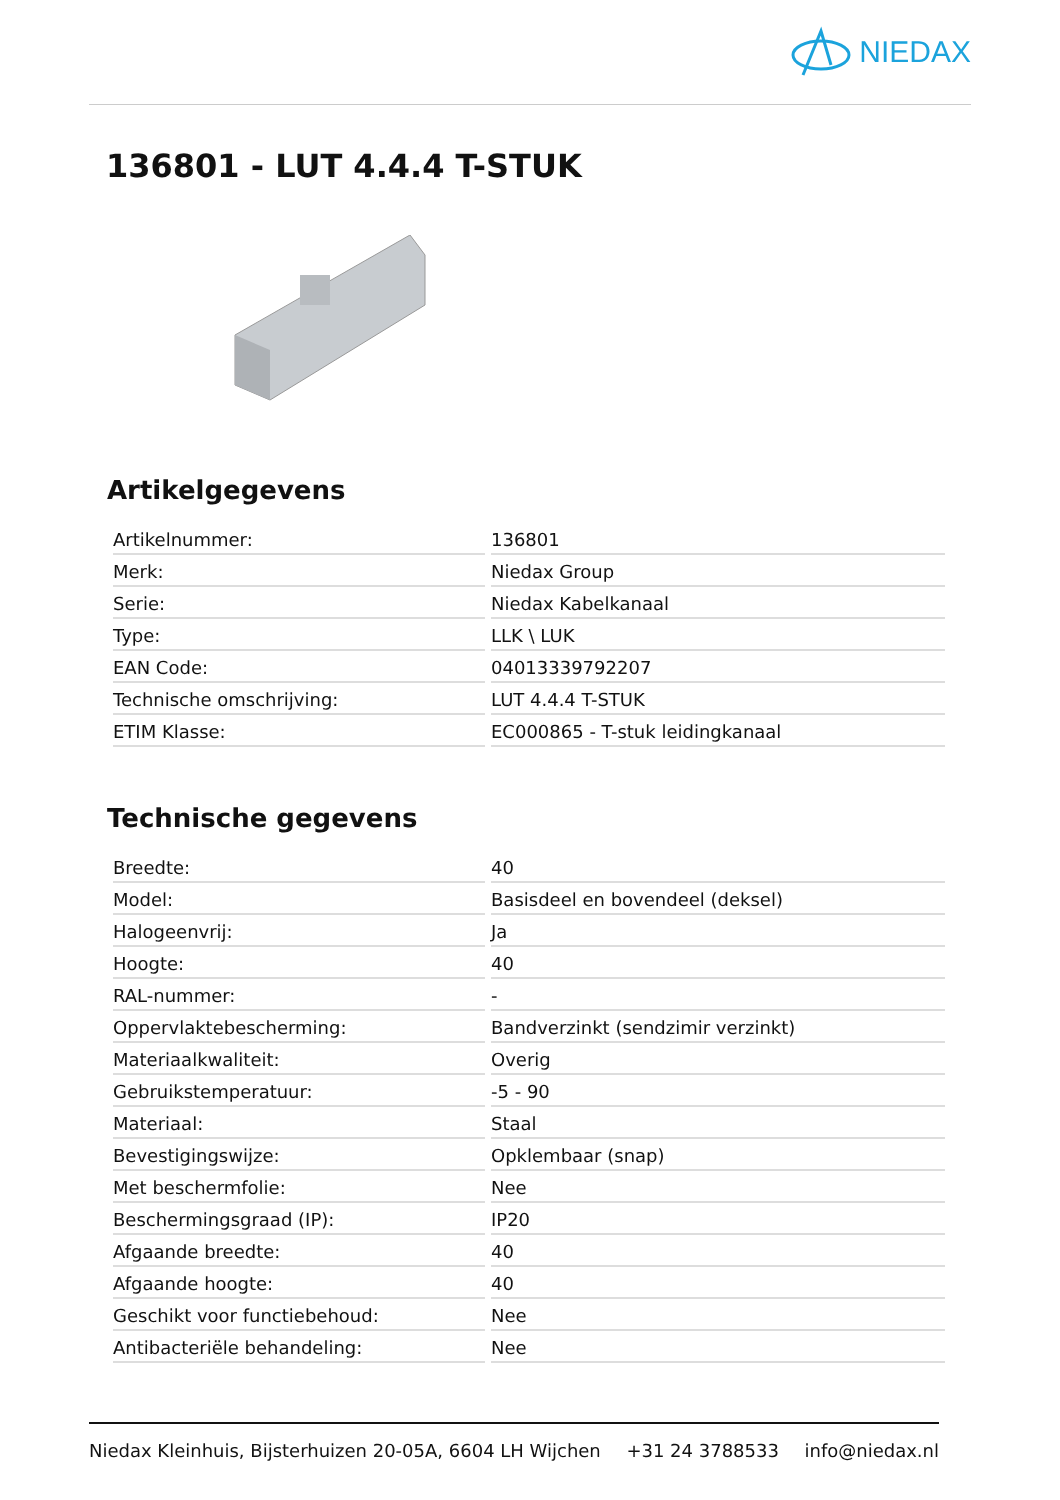NIEDAX
136801 - LUT 4.4.4 T-STUK
Artikelgegevens
| Artikelnummer: | 136801 |
| Merk: | Niedax Group |
| Serie: | Niedax Kabelkanaal |
| Type: | LLK \ LUK |
| EAN Code: | 04013339792207 |
| Technische omschrijving: | LUT 4.4.4 T-STUK |
| ETIM Klasse: | EC000865 - T-stuk leidingkanaal |
Technische gegevens
| Breedte: | 40 |
| Model: | Basisdeel en bovendeel (deksel) |
| Halogeenvrij: | Ja |
| Hoogte: | 40 |
| RAL-nummer: | - |
| Oppervlaktebescherming: | Bandverzinkt (sendzimir verzinkt) |
| Materiaalkwaliteit: | Overig |
| Gebruikstemperatuur: | -5 - 90 |
| Materiaal: | Staal |
| Bevestigingswijze: | Opklembaar (snap) |
| Met beschermfolie: | Nee |
| Beschermingsgraad (IP): | IP20 |
| Afgaande breedte: | 40 |
| Afgaande hoogte: | 40 |
| Geschikt voor functiebehoud: | Nee |
| Antibacteriële behandeling: | Nee |
Niedax Kleinhuis, Bijsterhuizen 20-05A, 6604 LH Wijchen +31 24 3788533 info@niedax.nl